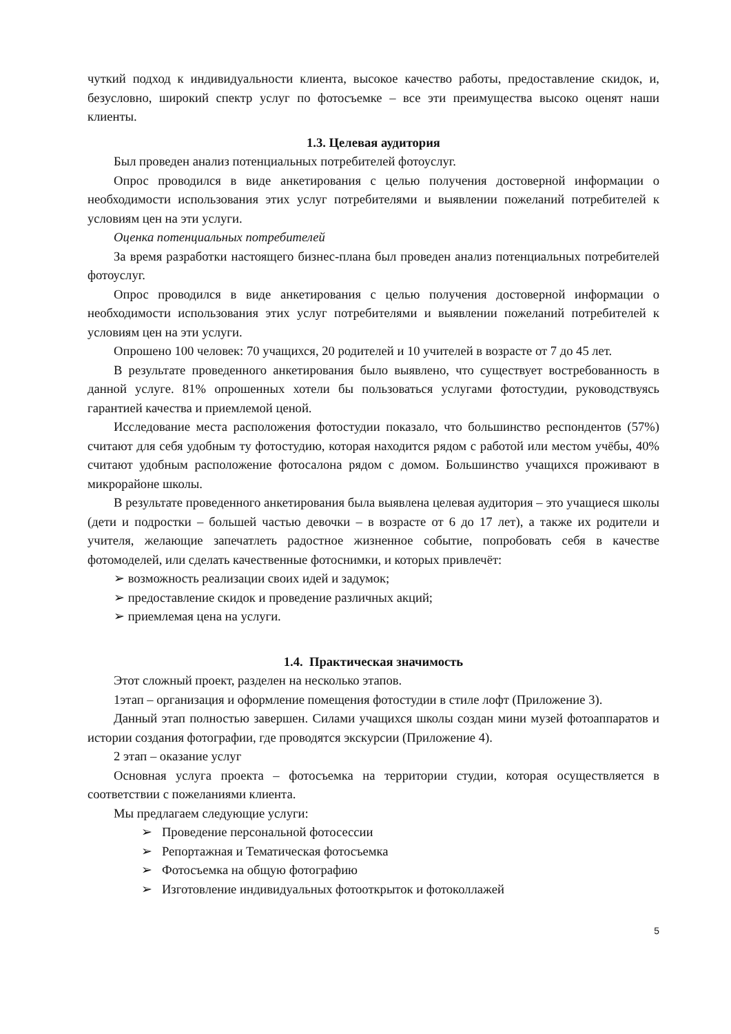чуткий подход к индивидуальности клиента, высокое качество работы, предоставление скидок, и, безусловно, широкий спектр услуг по фотосъемке – все эти преимущества высоко оценят наши клиенты.
1.3. Целевая аудитория
Был проведен анализ потенциальных потребителей фотоуслуг.
Опрос проводился в виде анкетирования с целью получения достоверной информации о необходимости использования этих услуг потребителями и выявлении пожеланий потребителей к условиям цен на эти услуги.
Оценка потенциальных потребителей
За время разработки настоящего бизнес-плана был проведен анализ потенциальных потребителей фотоуслуг.
Опрос проводился в виде анкетирования с целью получения достоверной информации о необходимости использования этих услуг потребителями и выявлении пожеланий потребителей к условиям цен на эти услуги.
Опрошено 100 человек: 70 учащихся, 20 родителей и 10 учителей в возрасте от 7 до 45 лет.
В результате проведенного анкетирования было выявлено, что существует востребованность в данной услуге. 81% опрошенных хотели бы пользоваться услугами фотостудии, руководствуясь гарантией качества и приемлемой ценой.
Исследование места расположения фотостудии показало, что большинство респондентов (57%) считают для себя удобным ту фотостудию, которая находится рядом с работой или местом учёбы, 40% считают удобным расположение фотосалона рядом с домом. Большинство учащихся проживают в микрорайоне школы.
В результате проведенного анкетирования была выявлена целевая аудитория – это учащиеся школы (дети и подростки – большей частью девочки – в возрасте от 6 до 17 лет), а также их родители и учителя, желающие запечатлеть радостное жизненное событие, попробовать себя в качестве фотомоделей, или сделать качественные фотоснимки, и которых привлечёт:
➢ возможность реализации своих идей и задумок;
➢ предоставление скидок и проведение различных акций;
➢ приемлемая цена на услуги.
1.4. Практическая значимость
Этот сложный проект, разделен на несколько этапов.
1этап – организация и оформление помещения фотостудии в стиле лофт (Приложение 3).
Данный этап полностью завершен. Силами учащихся школы создан мини музей фотоаппаратов и истории создания фотографии, где проводятся экскурсии (Приложение 4).
2 этап – оказание услуг
Основная услуга проекта – фотосъемка на территории студии, которая осуществляется в соответствии с пожеланиями клиента.
Мы предлагаем следующие услуги:
➢ Проведение персональной фотосессии
➢ Репортажная и Тематическая фотосъемка
➢ Фотосъемка на общую фотографию
➢ Изготовление индивидуальных фотооткрыток и фотоколлажей
5